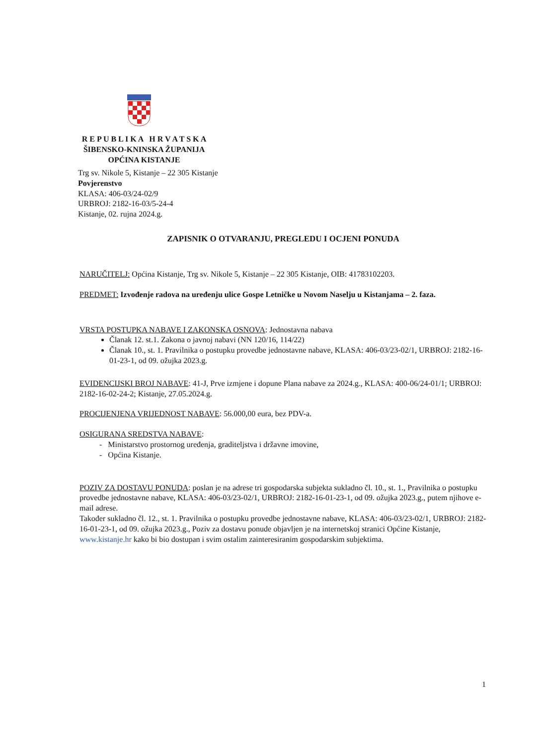R E P U B L I K A H R V A T S K A
ŠIBENSKO-KNINSKA ŽUPANIJA
OPĆINA KISTANJE
Trg sv. Nikole 5, Kistanje – 22 305 Kistanje
Povjerenstvo
KLASA: 406-03/24-02/9
URBROJ: 2182-16-03/5-24-4
Kistanje, 02. rujna 2024.g.
ZAPISNIK O OTVARANJU, PREGLEDU I OCJENI PONUDA
NARUČITELJ: Općina Kistanje, Trg sv. Nikole 5, Kistanje – 22 305 Kistanje, OIB: 41783102203.
PREDMET: Izvođenje radova na uređenju ulice Gospe Letničke u Novom Naselju u Kistanjama – 2. faza.
VRSTA POSTUPKA NABAVE I ZAKONSKA OSNOVA: Jednostavna nabava
Članak 12. st.1. Zakona o javnoj nabavi (NN 120/16, 114/22)
Članak 10., st. 1. Pravilnika o postupku provedbe jednostavne nabave, KLASA: 406-03/23-02/1, URBROJ: 2182-16-01-23-1, od 09. ožujka 2023.g.
EVIDENCIJSKI BROJ NABAVE: 41-J, Prve izmjene i dopune Plana nabave za 2024.g., KLASA: 400-06/24-01/1; URBROJ: 2182-16-02-24-2; Kistanje, 27.05.2024.g.
PROCIJENJENA VRIJEDNOST NABAVE: 56.000,00 eura, bez PDV-a.
OSIGURANA SREDSTVA NABAVE:
- Ministarstvo prostornog uređenja, graditeljstva i državne imovine,
- Općina Kistanje.
POZIV ZA DOSTAVU PONUDA: poslan je na adrese tri gospodarska subjekta sukladno čl. 10., st. 1., Pravilnika o postupku provedbe jednostavne nabave, KLASA: 406-03/23-02/1, URBROJ: 2182-16-01-23-1, od 09. ožujka 2023.g., putem njihove e-mail adrese.
Također sukladno čl. 12., st. 1. Pravilnika o postupku provedbe jednostavne nabave, KLASA: 406-03/23-02/1, URBROJ: 2182-16-01-23-1, od 09. ožujka 2023.g., Poziv za dostavu ponude objavljen je na internetskoj stranici Općine Kistanje, www.kistanje.hr kako bi bio dostupan i svim ostalim zainteresiranim gospodarskim subjektima.
1